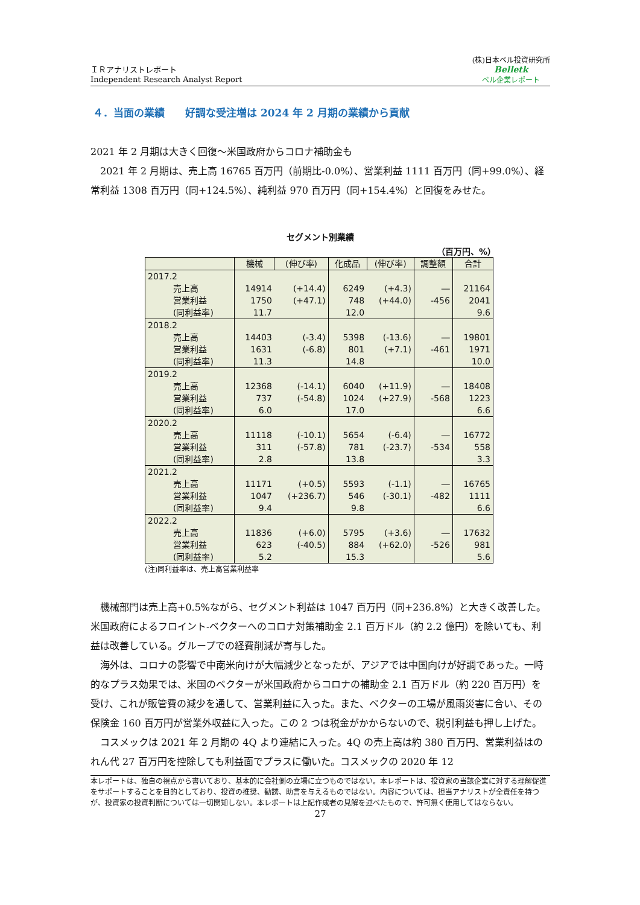ＩＲアナリストレポート
Independent Research Analyst Report
(株)日本ベル投資研究所
Belletk
ベル企業レポート
４．当面の業績　　好調な受注増は 2024 年 2 月期の業績から貢献
2021 年 2 月期は大きく回復～米国政府からコロナ補助金も
2021 年 2 月期は、売上高 16765 百万円（前期比-0.0%）、営業利益 1111 百万円（同+99.0%）、経常利益 1308 百万円（同+124.5%）、純利益 970 百万円（同+154.4%）と回復をみせた。
セグメント別業績
（百万円、%）
| | 機械 | (伸び率) | 化成品 | (伸び率) | 調整額 | 合計 |
| --- | --- | --- | --- | --- | --- | --- |
| 2017.2 | | | | | | |
| 売上高 | 14914 | (+14.4) | 6249 | (+4.3) | ― | 21164 |
| 営業利益 | 1750 | (+47.1) | 748 | (+44.0) | -456 | 2041 |
| (同利益率) | 11.7 | | 12.0 | | | 9.6 |
| 2018.2 | | | | | | |
| 売上高 | 14403 | (-3.4) | 5398 | (-13.6) | ― | 19801 |
| 営業利益 | 1631 | (-6.8) | 801 | (+7.1) | -461 | 1971 |
| (同利益率) | 11.3 | | 14.8 | | | 10.0 |
| 2019.2 | | | | | | |
| 売上高 | 12368 | (-14.1) | 6040 | (+11.9) | ― | 18408 |
| 営業利益 | 737 | (-54.8) | 1024 | (+27.9) | -568 | 1223 |
| (同利益率) | 6.0 | | 17.0 | | | 6.6 |
| 2020.2 | | | | | | |
| 売上高 | 11118 | (-10.1) | 5654 | (-6.4) | ― | 16772 |
| 営業利益 | 311 | (-57.8) | 781 | (-23.7) | -534 | 558 |
| (同利益率) | 2.8 | | 13.8 | | | 3.3 |
| 2021.2 | | | | | | |
| 売上高 | 11171 | (+0.5) | 5593 | (-1.1) | ― | 16765 |
| 営業利益 | 1047 | (+236.7) | 546 | (-30.1) | -482 | 1111 |
| (同利益率) | 9.4 | | 9.8 | | | 6.6 |
| 2022.2 | | | | | | |
| 売上高 | 11836 | (+6.0) | 5795 | (+3.6) | ― | 17632 |
| 営業利益 | 623 | (-40.5) | 884 | (+62.0) | -526 | 981 |
| (同利益率) | 5.2 | | 15.3 | | | 5.6 |
(注)同利益率は、売上高営業利益率
機械部門は売上高+0.5%ながら、セグメント利益は 1047 百万円（同+236.8%）と大きく改善した。米国政府によるフロイント-ベクターへのコロナ対策補助金 2.1 百万ドル（約 2.2 億円）を除いても、利益は改善している。グループでの経費削減が寄与した。
海外は、コロナの影響で中南米向けが大幅減少となったが、アジアでは中国向けが好調であった。一時的なプラス効果では、米国のベクターが米国政府からコロナの補助金 2.1 百万ドル（約 220 百万円）を受け、これが販管費の減少を通して、営業利益に入った。また、ベクターの工場が風雨災害に合い、その保険金 160 百万円が営業外収益に入った。この 2 つは税金がかからないので、税引利益も押し上げた。
コスメックは 2021 年 2 月期の 4Q より連結に入った。4Q の売上高は約 380 百万円、営業利益はのれん代 27 百万円を控除しても利益面でプラスに働いた。コスメックの 2020 年 12
本レポートは、独自の視点から書いており、基本的に会社側の立場に立つものではない。本レポートは、投資家の当該企業に対する理解促進をサポートすることを目的としており、投資の推奨、勧誘、助言を与えるものではない。内容については、担当アナリストが全責任を持つが、投資家の投資判断については一切関知しない。本レポートは上記作成者の見解を述べたもので、許可無く使用してはならない。
27